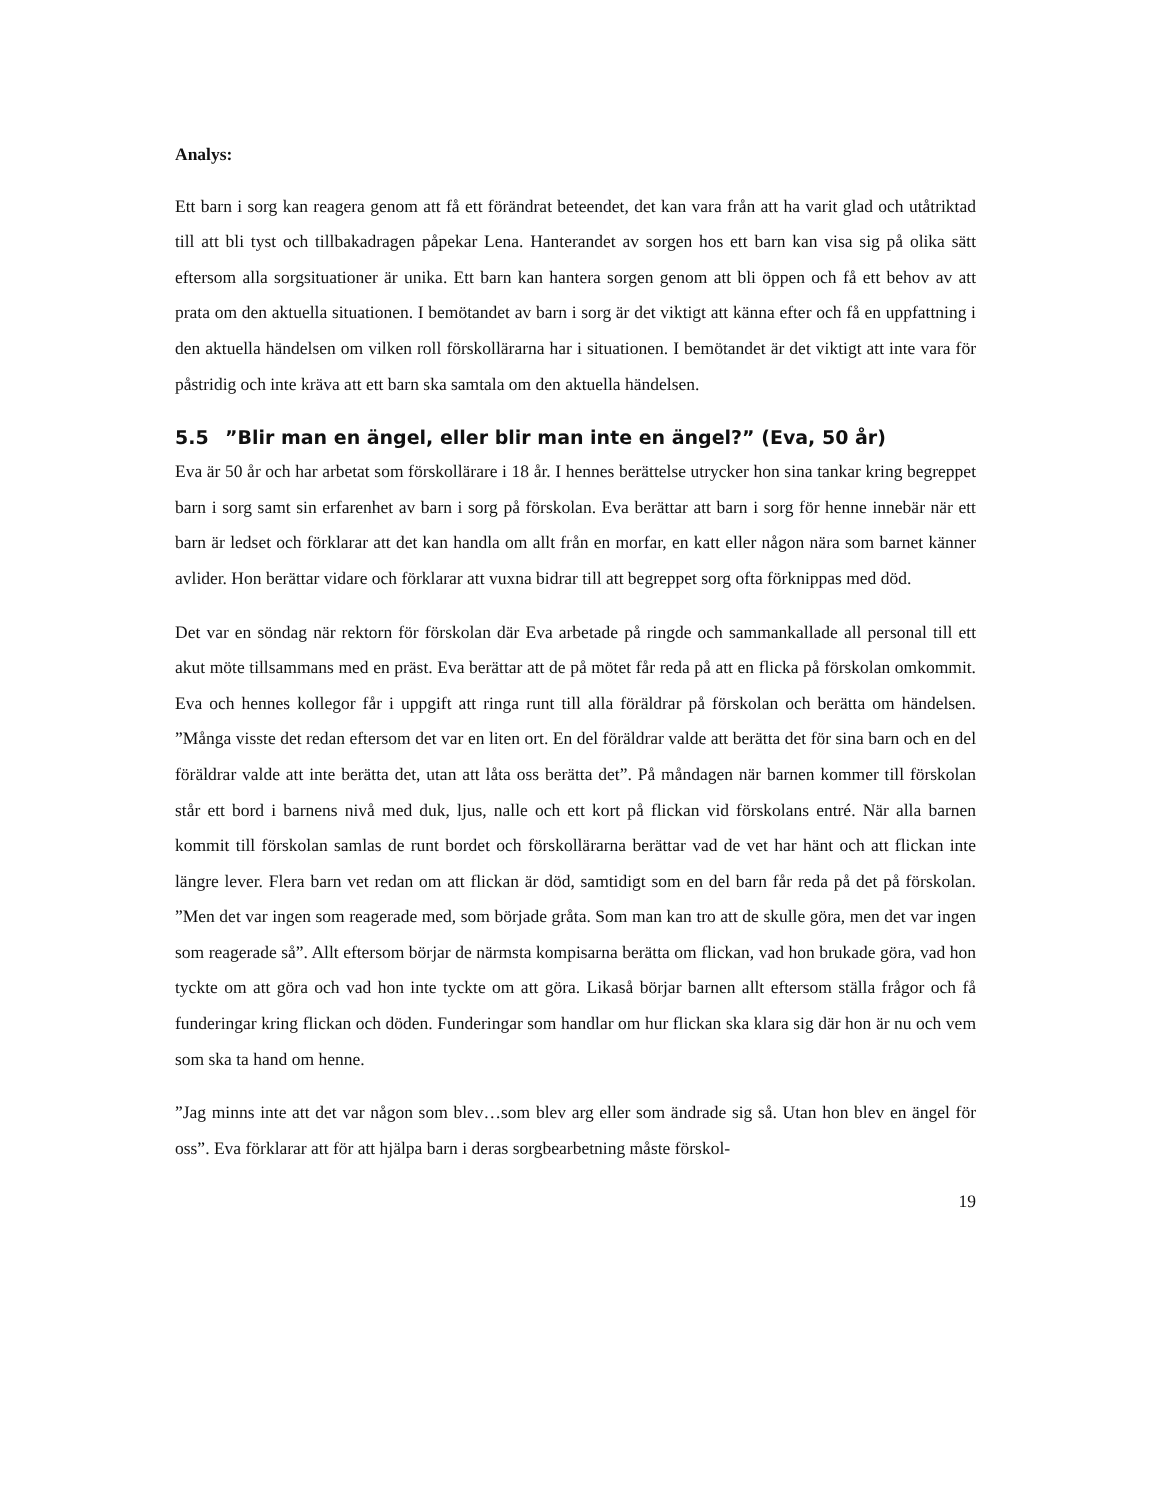Analys:
Ett barn i sorg kan reagera genom att få ett förändrat beteendet, det kan vara från att ha varit glad och utåtriktad till att bli tyst och tillbakadragen påpekar Lena. Hanterandet av sorgen hos ett barn kan visa sig på olika sätt eftersom alla sorgsituationer är unika. Ett barn kan hantera sorgen genom att bli öppen och få ett behov av att prata om den aktuella situationen. I bemötandet av barn i sorg är det viktigt att känna efter och få en uppfattning i den aktuella händelsen om vilken roll förskollärarna har i situationen. I bemötandet är det viktigt att inte vara för påstridig och inte kräva att ett barn ska samtala om den aktuella händelsen.
5.5”Blir man en ängel, eller blir man inte en ängel?” (Eva, 50 år)
Eva är 50 år och har arbetat som förskollärare i 18 år. I hennes berättelse utrycker hon sina tankar kring begreppet barn i sorg samt sin erfarenhet av barn i sorg på förskolan. Eva berättar att barn i sorg för henne innebär när ett barn är ledset och förklarar att det kan handla om allt från en morfar, en katt eller någon nära som barnet känner avlider. Hon berättar vidare och förklarar att vuxna bidrar till att begreppet sorg ofta förknippas med död.
Det var en söndag när rektorn för förskolan där Eva arbetade på ringde och sammankallade all personal till ett akut möte tillsammans med en präst. Eva berättar att de på mötet får reda på att en flicka på förskolan omkommit. Eva och hennes kollegor får i uppgift att ringa runt till alla föräldrar på förskolan och berätta om händelsen. ”Många visste det redan eftersom det var en liten ort. En del föräldrar valde att berätta det för sina barn och en del föräldrar valde att inte berätta det, utan att låta oss berätta det”. På måndagen när barnen kommer till förskolan står ett bord i barnens nivå med duk, ljus, nalle och ett kort på flickan vid förskolans entré. När alla barnen kommit till förskolan samlas de runt bordet och förskollärarna berättar vad de vet har hänt och att flickan inte längre lever. Flera barn vet redan om att flickan är död, samtidigt som en del barn får reda på det på förskolan. ”Men det var ingen som reagerade med, som började gråta. Som man kan tro att de skulle göra, men det var ingen som reagerade så”. Allt eftersom börjar de närmsta kompisarna berätta om flickan, vad hon brukade göra, vad hon tyckte om att göra och vad hon inte tyckte om att göra. Likaså börjar barnen allt eftersom ställa frågor och få funderingar kring flickan och döden. Funderingar som handlar om hur flickan ska klara sig där hon är nu och vem som ska ta hand om henne.
”Jag minns inte att det var någon som blev…som blev arg eller som ändrade sig så. Utan hon blev en ängel för oss”. Eva förklarar att för att hjälpa barn i deras sorgbearbetning måste förskol-
19